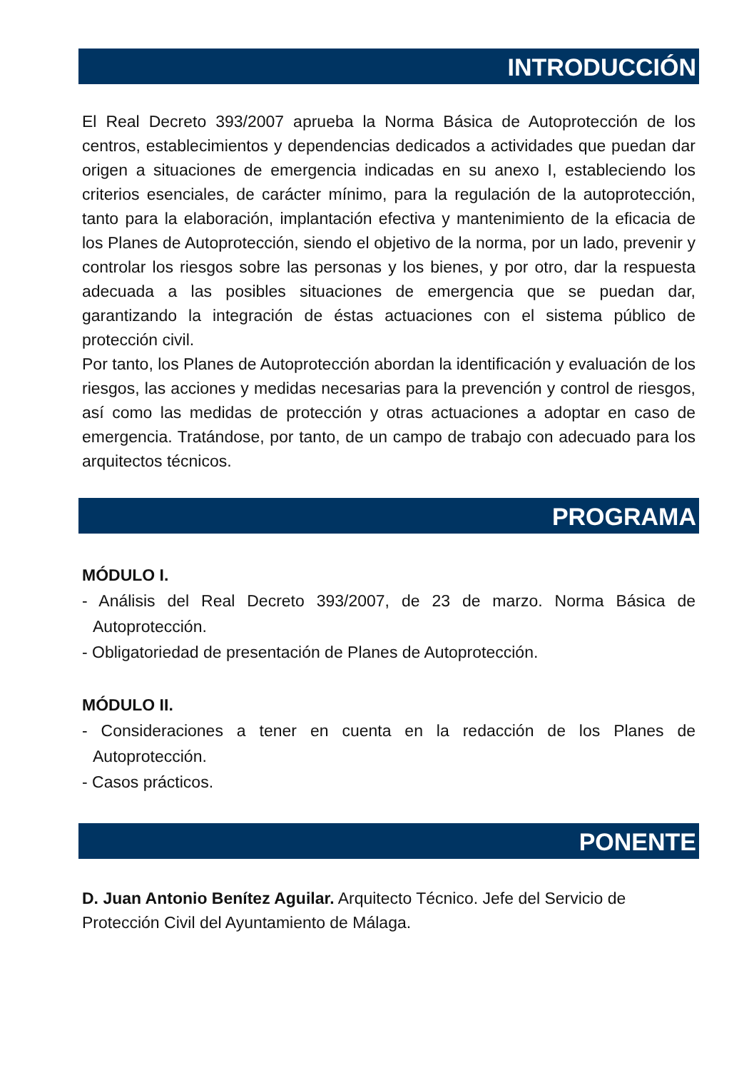INTRODUCCIÓN
El Real Decreto 393/2007 aprueba la Norma Básica de Autoprotección de los centros, establecimientos y dependencias dedicados a actividades que puedan dar origen a situaciones de emergencia indicadas en su anexo I, estableciendo los criterios esenciales, de carácter mínimo, para la regulación de la autoprotección, tanto para la elaboración, implantación efectiva y mantenimiento de la eficacia de los Planes de Autoprotección, siendo el objetivo de la norma, por un lado, prevenir y controlar los riesgos sobre las personas y los bienes, y por otro, dar la respuesta adecuada a las posibles situaciones de emergencia que se puedan dar, garantizando la integración de éstas actuaciones con el sistema público de protección civil.
Por tanto, los Planes de Autoprotección abordan la identificación y evaluación de los riesgos, las acciones y medidas necesarias para la prevención y control de riesgos, así como las medidas de protección y otras actuaciones a adoptar en caso de emergencia. Tratándose, por tanto, de un campo de trabajo con adecuado para los arquitectos técnicos.
PROGRAMA
MÓDULO I.
- Análisis del Real Decreto 393/2007, de 23 de marzo. Norma Básica de Autoprotección.
- Obligatoriedad de presentación de Planes de Autoprotección.
MÓDULO II.
- Consideraciones a tener en cuenta en la redacción de los Planes de Autoprotección.
- Casos prácticos.
PONENTE
D. Juan Antonio Benítez Aguilar. Arquitecto Técnico. Jefe del Servicio de Protección Civil del Ayuntamiento de Málaga.